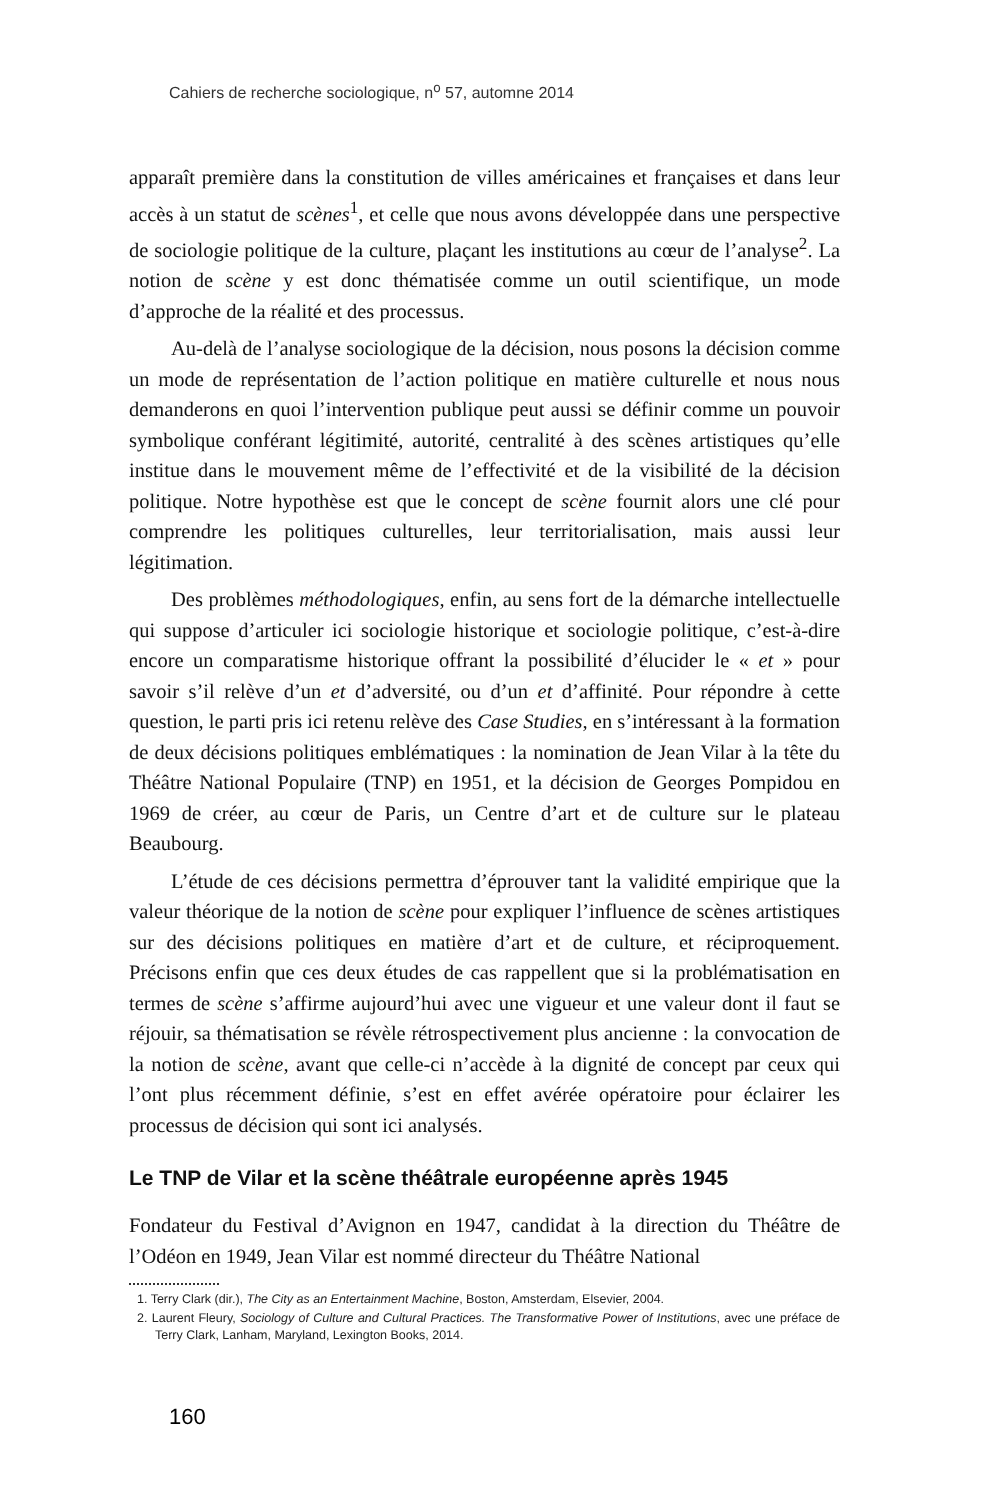Cahiers de recherche sociologique, n<sup>o</sup> 57, automne 2014
apparaît première dans la constitution de villes américaines et françaises et dans leur accès à un statut de scènes<sup>1</sup>, et celle que nous avons développée dans une perspective de sociologie politique de la culture, plaçant les institutions au cœur de l’analyse<sup>2</sup>. La notion de scène y est donc thématisée comme un outil scientifique, un mode d’approche de la réalité et des processus.
Au-delà de l’analyse sociologique de la décision, nous posons la décision comme un mode de représentation de l’action politique en matière culturelle et nous nous demanderons en quoi l’intervention publique peut aussi se définir comme un pouvoir symbolique conférant légitimité, autorité, centralité à des scènes artistiques qu’elle institue dans le mouvement même de l’effectivité et de la visibilité de la décision politique. Notre hypothèse est que le concept de scène fournit alors une clé pour comprendre les politiques culturelles, leur territorialisation, mais aussi leur légitimation.
Des problèmes méthodologiques, enfin, au sens fort de la démarche intellectuelle qui suppose d’articuler ici sociologie historique et sociologie politique, c’est-à-dire encore un comparatisme historique offrant la possibilité d’élucider le « et » pour savoir s’il relève d’un et d’adversité, ou d’un et d’affinité. Pour répondre à cette question, le parti pris ici retenu relève des Case Studies, en s’intéressant à la formation de deux décisions politiques emblématiques : la nomination de Jean Vilar à la tête du Théâtre National Populaire (TNP) en 1951, et la décision de Georges Pompidou en 1969 de créer, au cœur de Paris, un Centre d’art et de culture sur le plateau Beaubourg.
L’étude de ces décisions permettra d’éprouver tant la validité empirique que la valeur théorique de la notion de scène pour expliquer l’influence de scènes artistiques sur des décisions politiques en matière d’art et de culture, et réciproquement. Précisons enfin que ces deux études de cas rappellent que si la problématisation en termes de scène s’affirme aujourd’hui avec une vigueur et une valeur dont il faut se réjouir, sa thématisation se révèle rétrospectivement plus ancienne : la convocation de la notion de scène, avant que celle-ci n’accède à la dignité de concept par ceux qui l’ont plus récemment définie, s’est en effet avérée opératoire pour éclairer les processus de décision qui sont ici analysés.
Le TNP de Vilar et la scène théâtrale européenne après 1945
Fondateur du Festival d’Avignon en 1947, candidat à la direction du Théâtre de l’Odéon en 1949, Jean Vilar est nommé directeur du Théâtre National
1. Terry Clark (dir.), The City as an Entertainment Machine, Boston, Amsterdam, Elsevier, 2004.
2. Laurent Fleury, Sociology of Culture and Cultural Practices. The Transformative Power of Institutions, avec une préface de Terry Clark, Lanham, Maryland, Lexington Books, 2014.
160